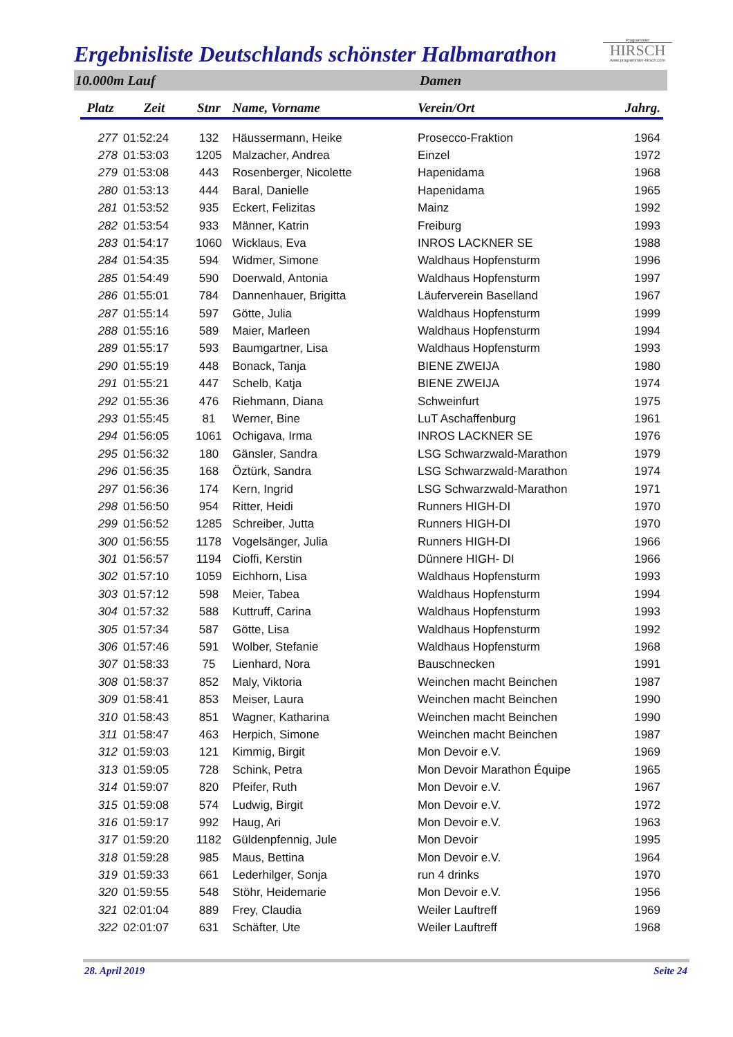Ergebnisliste Deutschlands schönster Halbmarathon
Programmier
HIRSCH
www.programmier-hirsch.com
10.000m Lauf Damen
| Platz | Zeit | Stnr | Name, Vorname | Verein/Ort | Jahrg. |
| --- | --- | --- | --- | --- | --- |
| 277 | 01:52:24 | 132 | Häussermann, Heike | Prosecco-Fraktion | 1964 |
| 278 | 01:53:03 | 1205 | Malzacher, Andrea | Einzel | 1972 |
| 279 | 01:53:08 | 443 | Rosenberger, Nicolette | Hapenidama | 1968 |
| 280 | 01:53:13 | 444 | Baral, Danielle | Hapenidama | 1965 |
| 281 | 01:53:52 | 935 | Eckert, Felizitas | Mainz | 1992 |
| 282 | 01:53:54 | 933 | Männer, Katrin | Freiburg | 1993 |
| 283 | 01:54:17 | 1060 | Wicklaus, Eva | INROS LACKNER SE | 1988 |
| 284 | 01:54:35 | 594 | Widmer, Simone | Waldhaus Hopfensturm | 1996 |
| 285 | 01:54:49 | 590 | Doerwald, Antonia | Waldhaus Hopfensturm | 1997 |
| 286 | 01:55:01 | 784 | Dannenhauer, Brigitta | Läuferverein Baselland | 1967 |
| 287 | 01:55:14 | 597 | Götte, Julia | Waldhaus Hopfensturm | 1999 |
| 288 | 01:55:16 | 589 | Maier, Marleen | Waldhaus Hopfensturm | 1994 |
| 289 | 01:55:17 | 593 | Baumgartner, Lisa | Waldhaus Hopfensturm | 1993 |
| 290 | 01:55:19 | 448 | Bonack, Tanja | BIENE ZWEIJA | 1980 |
| 291 | 01:55:21 | 447 | Schelb, Katja | BIENE ZWEIJA | 1974 |
| 292 | 01:55:36 | 476 | Riehmann, Diana | Schweinfurt | 1975 |
| 293 | 01:55:45 | 81 | Werner, Bine | LuT Aschaffenburg | 1961 |
| 294 | 01:56:05 | 1061 | Ochigava, Irma | INROS LACKNER SE | 1976 |
| 295 | 01:56:32 | 180 | Gänsler, Sandra | LSG Schwarzwald-Marathon | 1979 |
| 296 | 01:56:35 | 168 | Öztürk, Sandra | LSG Schwarzwald-Marathon | 1974 |
| 297 | 01:56:36 | 174 | Kern, Ingrid | LSG Schwarzwald-Marathon | 1971 |
| 298 | 01:56:50 | 954 | Ritter, Heidi | Runners HIGH-DI | 1970 |
| 299 | 01:56:52 | 1285 | Schreiber, Jutta | Runners HIGH-DI | 1970 |
| 300 | 01:56:55 | 1178 | Vogelsänger, Julia | Runners HIGH-DI | 1966 |
| 301 | 01:56:57 | 1194 | Cioffi, Kerstin | Dünnere HIGH- DI | 1966 |
| 302 | 01:57:10 | 1059 | Eichhorn, Lisa | Waldhaus Hopfensturm | 1993 |
| 303 | 01:57:12 | 598 | Meier, Tabea | Waldhaus Hopfensturm | 1994 |
| 304 | 01:57:32 | 588 | Kuttruff, Carina | Waldhaus Hopfensturm | 1993 |
| 305 | 01:57:34 | 587 | Götte, Lisa | Waldhaus Hopfensturm | 1992 |
| 306 | 01:57:46 | 591 | Wolber, Stefanie | Waldhaus Hopfensturm | 1968 |
| 307 | 01:58:33 | 75 | Lienhard, Nora | Bauschnecken | 1991 |
| 308 | 01:58:37 | 852 | Maly, Viktoria | Weinchen macht Beinchen | 1987 |
| 309 | 01:58:41 | 853 | Meiser, Laura | Weinchen macht Beinchen | 1990 |
| 310 | 01:58:43 | 851 | Wagner, Katharina | Weinchen macht Beinchen | 1990 |
| 311 | 01:58:47 | 463 | Herpich, Simone | Weinchen macht Beinchen | 1987 |
| 312 | 01:59:03 | 121 | Kimmig, Birgit | Mon Devoir e.V. | 1969 |
| 313 | 01:59:05 | 728 | Schink, Petra | Mon Devoir Marathon Équipe | 1965 |
| 314 | 01:59:07 | 820 | Pfeifer, Ruth | Mon Devoir e.V. | 1967 |
| 315 | 01:59:08 | 574 | Ludwig, Birgit | Mon Devoir e.V. | 1972 |
| 316 | 01:59:17 | 992 | Haug, Ari | Mon Devoir e.V. | 1963 |
| 317 | 01:59:20 | 1182 | Güldenpfennig, Jule | Mon Devoir | 1995 |
| 318 | 01:59:28 | 985 | Maus, Bettina | Mon Devoir e.V. | 1964 |
| 319 | 01:59:33 | 661 | Lederhilger, Sonja | run 4 drinks | 1970 |
| 320 | 01:59:55 | 548 | Stöhr, Heidemarie | Mon Devoir e.V. | 1956 |
| 321 | 02:01:04 | 889 | Frey, Claudia | Weiler Lauftreff | 1969 |
| 322 | 02:01:07 | 631 | Schäfter, Ute | Weiler Lauftreff | 1968 |
28. April 2019 Seite 24